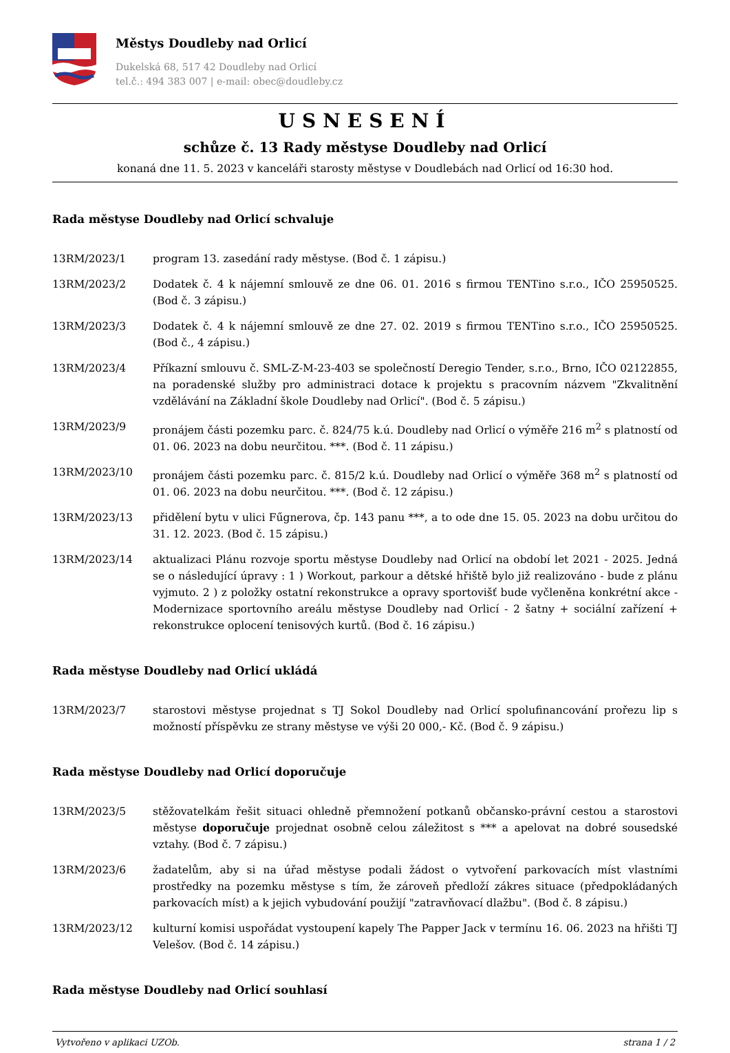Městys Doudleby nad Orlicí
Dukelská 68, 517 42 Doudleby nad Orlicí
tel.č.: 494 383 007 | e-mail: obec@doudleby.cz
USNESENÍ
schůze č. 13 Rady městyse Doudleby nad Orlicí
konaná dne 11. 5. 2023 v kanceláři starosty městyse v Doudlebách nad Orlicí od 16:30 hod.
Rada městyse Doudleby nad Orlicí schvaluje
13RM/2023/1 program 13. zasedání rady městyse. (Bod č. 1 zápisu.)
13RM/2023/2 Dodatek č. 4 k nájemní smlouvě ze dne 06. 01. 2016 s firmou TENTino s.r.o., IČO 25950525. (Bod č. 3 zápisu.)
13RM/2023/3 Dodatek č. 4 k nájemní smlouvě ze dne 27. 02. 2019 s firmou TENTino s.r.o., IČO 25950525. (Bod č., 4 zápisu.)
13RM/2023/4 Příkazní smlouvu č. SML-Z-M-23-403 se společností Deregio Tender, s.r.o., Brno, IČO 02122855, na poradenské služby pro administraci dotace k projektu s pracovním názvem "Zkvalitnění vzdělávání na Základní škole Doudleby nad Orlicí". (Bod č. 5 zápisu.)
13RM/2023/9 pronájem části pozemku parc. č. 824/75 k.ú. Doudleby nad Orlicí o výměře 216 m<sup>2</sup> s platností od 01. 06. 2023 na dobu neurčitou. ***. (Bod č. 11 zápisu.)
13RM/2023/10 pronájem části pozemku parc. č. 815/2 k.ú. Doudleby nad Orlicí o výměře 368 m<sup>2</sup> s platností od 01. 06. 2023 na dobu neurčitou. ***. (Bod č. 12 zápisu.)
13RM/2023/13 přidělení bytu v ulici Fűgnerova, čp. 143 panu ***, a to ode dne 15. 05. 2023 na dobu určitou do 31. 12. 2023. (Bod č. 15 zápisu.)
13RM/2023/14 aktualizaci Plánu rozvoje sportu městyse Doudleby nad Orlicí na období let 2021 - 2025. Jedná se o následující úpravy : 1 ) Workout, parkour a dětské hřiště bylo již realizováno - bude z plánu vyjmuto. 2 ) z položky ostatní rekonstrukce a opravy sportovišť bude vyčleněna konkrétní akce - Modernizace sportovního areálu městyse Doudleby nad Orlicí - 2 šatny + sociální zařízení + rekonstrukce oplocení tenisových kurtů. (Bod č. 16 zápisu.)
Rada městyse Doudleby nad Orlicí ukládá
13RM/2023/7 starostovi městyse projednat s TJ Sokol Doudleby nad Orlicí spolufinancování prořezu lip s možností příspěvku ze strany městyse ve výši 20 000,- Kč. (Bod č. 9 zápisu.)
Rada městyse Doudleby nad Orlicí doporučuje
13RM/2023/5 stěžovatelkám řešit situaci ohledně přemnožení potkanů občansko-právní cestou a starostovi městyse doporučuje projednat osobně celou záležitost s *** a apelovat na dobré sousedské vztahy. (Bod č. 7 zápisu.)
13RM/2023/6 žadatelům, aby si na úřad městyse podali žádost o vytvoření parkovacích míst vlastními prostředky na pozemku městyse s tím, že zároveň předloží zákres situace (předpokládaných parkovacích míst) a k jejich vybudování použijí "zatravňovací dlažbu". (Bod č. 8 zápisu.)
13RM/2023/12 kulturní komisi uspořádat vystoupení kapely The Papper Jack v termínu 16. 06. 2023 na hřišti TJ Velešov. (Bod č. 14 zápisu.)
Rada městyse Doudleby nad Orlicí souhlasí
Vytvořeno v aplikaci UZOb. strana 1 / 2